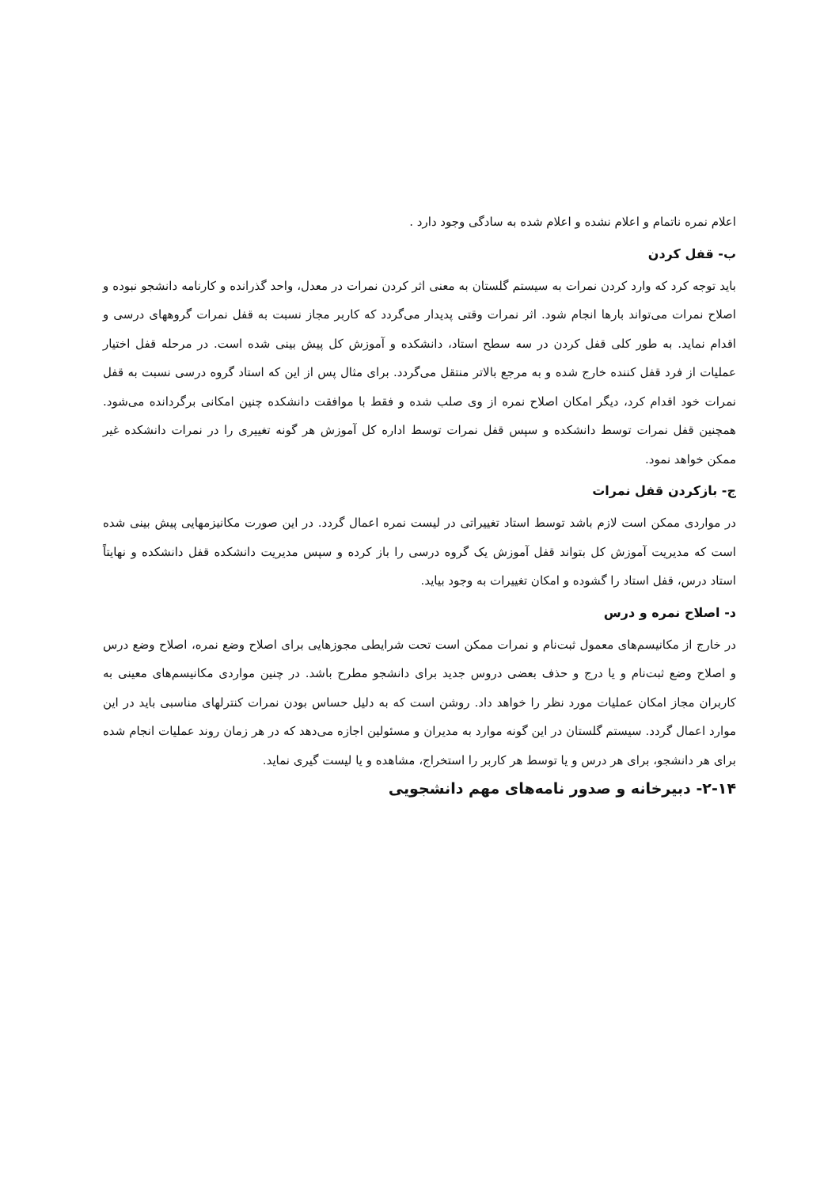اعلام نمره ناتمام و اعلام نشده و اعلام شده به سادگی وجود دارد .
ب- قفل کردن
باید توجه کرد که وارد کردن نمرات به سیستم گلستان به معنی اثر کردن نمرات در معدل، واحد گذرانده و کارنامه دانشجو نبوده و اصلاح نمرات می‌تواند بارها انجام شود. اثر نمرات وقتی پدیدار می‌گردد که کاربر مجاز نسبت به قفل نمرات گروههای درسی و اقدام نماید. به طور کلی قفل کردن در سه سطح استاد، دانشکده و آموزش کل پیش بینی شده است. در مرحله قفل اختیار عملیات از فرد قفل کننده خارج شده و به مرجع بالاتر منتقل می‌گردد. برای مثال پس از این که استاد گروه درسی نسبت به قفل نمرات خود اقدام کرد، دیگر امکان اصلاح نمره از وی صلب شده و فقط با موافقت دانشکده چنین امکانی برگردانده می‌شود. همچنین قفل نمرات توسط دانشکده و سپس قفل نمرات توسط اداره کل آموزش هر گونه تغییری را در نمرات دانشکده غیر ممکن خواهد نمود.
ج- بازکردن قفل نمرات
در مواردی ممکن است لازم باشد توسط استاد تغییراتی در لیست نمره اعمال گردد. در این صورت مکانیزمهایی پیش بینی شده است که مدیریت آموزش کل بتواند قفل آموزش یک گروه درسی را باز کرده و سپس مدیریت دانشکده قفل دانشکده و نهایتاً استاد درس، قفل استاد را گشوده و امکان تغییرات به وجود بیاید.
د- اصلاح نمره و درس
در خارج از مکانیسم‌های معمول ثبت‌نام و نمرات ممکن است تحت شرایطی مجوزهایی برای اصلاح وضع نمره، اصلاح وضع درس و اصلاح وضع ثبت‌نام و یا درج و حذف بعضی دروس جدید برای دانشجو مطرح باشد. در چنین مواردی مکانیسم‌های معینی به کاربران مجاز امکان عملیات مورد نظر را خواهد داد. روشن است که به دلیل حساس بودن نمرات کنترلهای مناسبی باید در این موارد اعمال گردد. سیستم گلستان در این گونه موارد به مدیران و مسئولین اجازه می‌دهد که در هر زمان روند عملیات انجام شده برای هر دانشجو، برای هر درس و یا توسط هر کاربر را استخراج، مشاهده و یا لیست گیری نماید.
۲-۱۴- دبیرخانه و صدور نامه‌های مهم دانشجویی